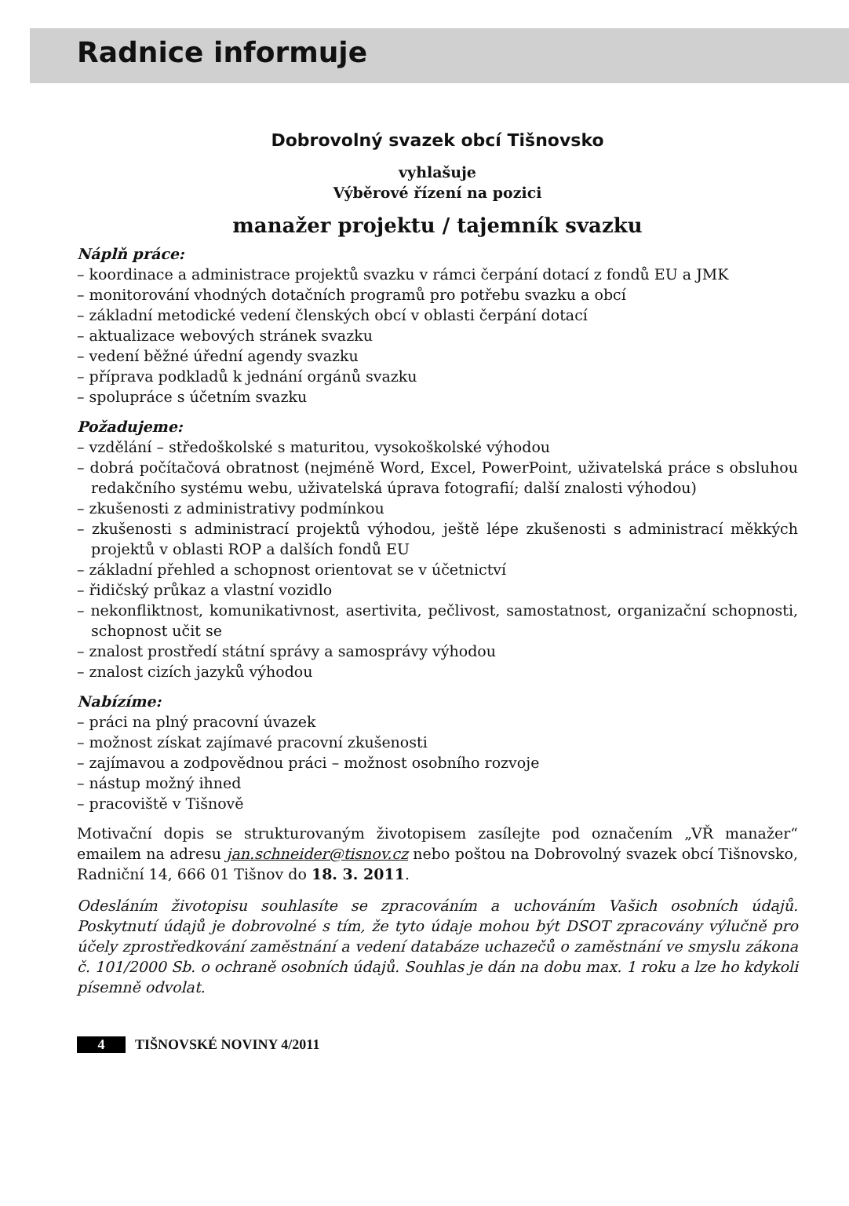Radnice informuje
Dobrovolný svazek obcí Tišnovsko
vyhlašuje
Výběrové řízení na pozici
manažer projektu / tajemník svazku
Náplň práce:
– koordinace a administrace projektů svazku v rámci čerpání dotací z fondů EU a JMK
– monitorování vhodných dotačních programů pro potřebu svazku a obcí
– základní metodické vedení členských obcí v oblasti čerpání dotací
– aktualizace webových stránek svazku
– vedení běžné úřední agendy svazku
– příprava podkladů k jednání orgánů svazku
– spolupráce s účetním svazku
Požadujeme:
– vzdělání – středoškolské s maturitou, vysokoškolské výhodou
– dobrá počítačová obratnost (nejméně Word, Excel, PowerPoint, uživatelská práce s obsluhou redakčního systému webu, uživatelská úprava fotografií; další znalosti výhodou)
– zkušenosti z administrativy podmínkou
– zkušenosti s administrací projektů výhodou, ještě lépe zkušenosti s administrací měkkých projektů v oblasti ROP a dalších fondů EU
– základní přehled a schopnost orientovat se v účetnictví
– řidičský průkaz a vlastní vozidlo
– nekonfliktnost, komunikativnost, asertivita, pečlivost, samostatnost, organizační schopnosti, schopnost učit se
– znalost prostředí státní správy a samosprávy výhodou
– znalost cizích jazyků výhodou
Nabízíme:
– práci na plný pracovní úvazek
– možnost získat zajímavé pracovní zkušenosti
– zajímavou a zodpovědnou práci – možnost osobního rozvoje
– nástup možný ihned
– pracoviště v Tišnově
Motivační dopis se strukturovaným životopisem zasílejte pod označením „VŘ manažer“ emailem na adresu jan.schneider@tisnov.cz nebo poštou na Dobrovolný svazek obcí Tišnovsko, Radniční 14, 666 01 Tišnov do 18. 3. 2011.
Odesláním životopisu souhlasíte se zpracováním a uchováním Vašich osobních údajů. Poskytnutí údajů je dobrovolné s tím, že tyto údaje mohou být DSOT zpracovány výlučně pro účely zprostředkování zaměstnání a vedení databáze uchazečů o zaměstnání ve smyslu zákona č. 101/2000 Sb. o ochraně osobních údajů. Souhlas je dán na dobu max. 1 roku a lze ho kdykoli písemně odvolat.
4 TIŠNOVSKÉ NOVINY 4/2011